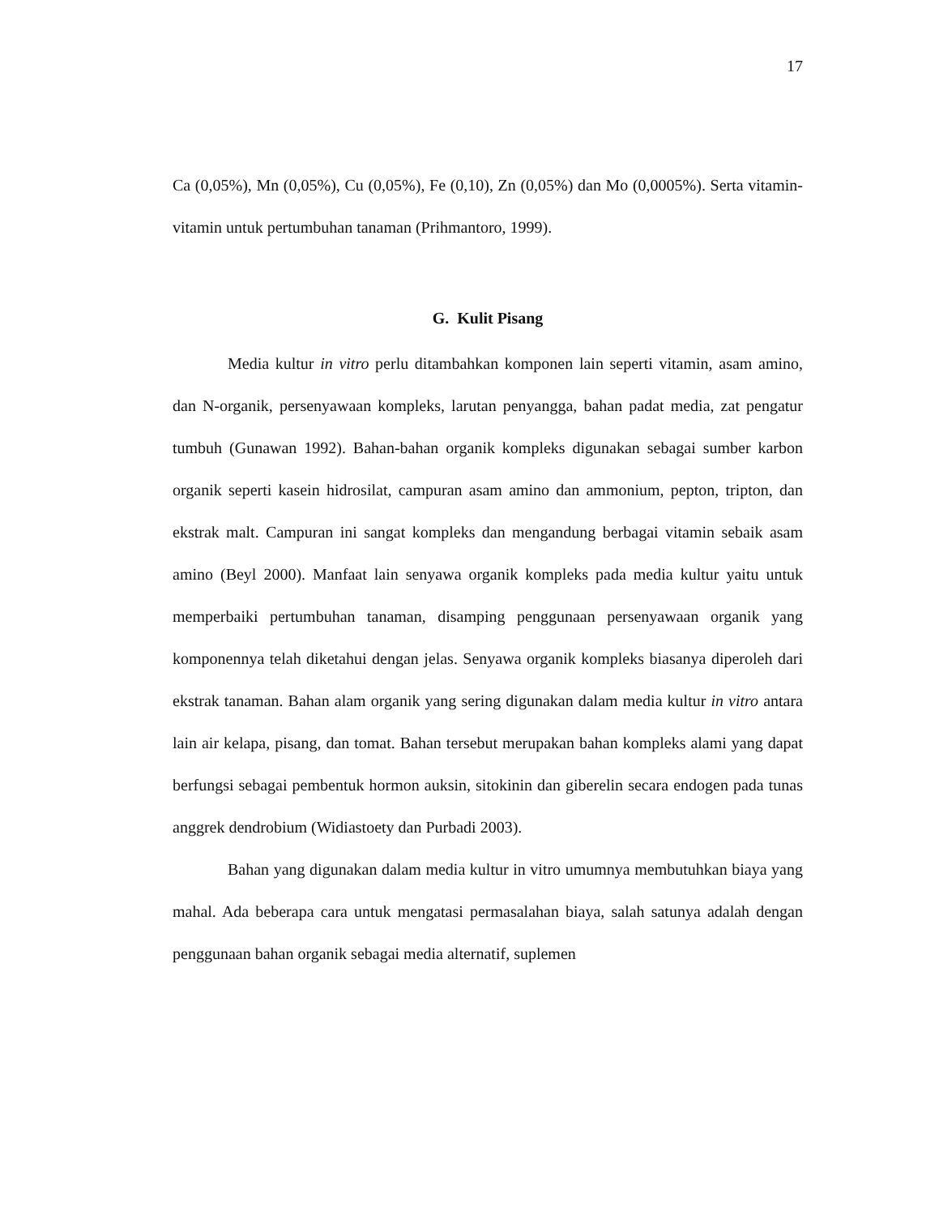17
Ca (0,05%), Mn (0,05%), Cu (0,05%), Fe (0,10), Zn (0,05%) dan Mo (0,0005%). Serta vitamin-vitamin untuk pertumbuhan tanaman (Prihmantoro, 1999).
G. Kulit Pisang
Media kultur in vitro perlu ditambahkan komponen lain seperti vitamin, asam amino, dan N-organik, persenyawaan kompleks, larutan penyangga, bahan padat media, zat pengatur tumbuh (Gunawan 1992). Bahan-bahan organik kompleks digunakan sebagai sumber karbon organik seperti kasein hidrosilat, campuran asam amino dan ammonium, pepton, tripton, dan ekstrak malt. Campuran ini sangat kompleks dan mengandung berbagai vitamin sebaik asam amino (Beyl 2000). Manfaat lain senyawa organik kompleks pada media kultur yaitu untuk memperbaiki pertumbuhan tanaman, disamping penggunaan persenyawaan organik yang komponennya telah diketahui dengan jelas. Senyawa organik kompleks biasanya diperoleh dari ekstrak tanaman. Bahan alam organik yang sering digunakan dalam media kultur in vitro antara lain air kelapa, pisang, dan tomat. Bahan tersebut merupakan bahan kompleks alami yang dapat berfungsi sebagai pembentuk hormon auksin, sitokinin dan giberelin secara endogen pada tunas anggrek dendrobium (Widiastoety dan Purbadi 2003).
Bahan yang digunakan dalam media kultur in vitro umumnya membutuhkan biaya yang mahal. Ada beberapa cara untuk mengatasi permasalahan biaya, salah satunya adalah dengan penggunaan bahan organik sebagai media alternatif, suplemen